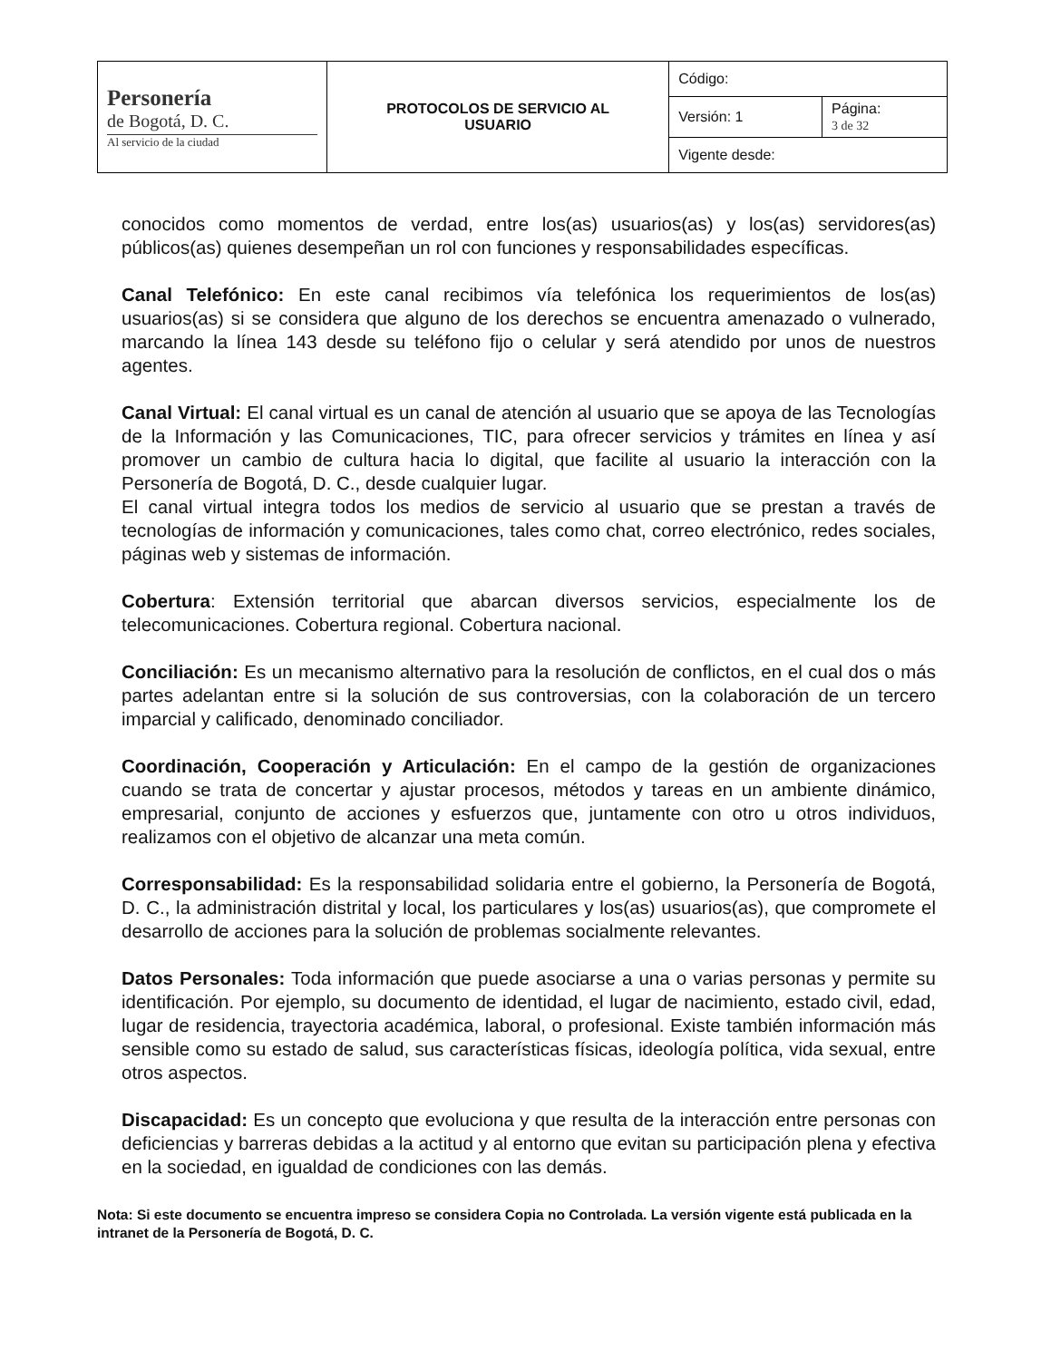| Personería de Bogotá, D. C. Al servicio de la ciudad | PROTOCOLOS DE SERVICIO AL USUARIO | Código: | |
| | | Versión: 1 | Página: 3 de 32 |
| | | Vigente desde: | |
conocidos como momentos de verdad, entre los(as) usuarios(as) y los(as) servidores(as) públicos(as) quienes desempeñan un rol con funciones y responsabilidades específicas.
Canal Telefónico: En este canal recibimos vía telefónica los requerimientos de los(as) usuarios(as) si se considera que alguno de los derechos se encuentra amenazado o vulnerado, marcando la línea 143 desde su teléfono fijo o celular y será atendido por unos de nuestros agentes.
Canal Virtual: El canal virtual es un canal de atención al usuario que se apoya de las Tecnologías de la Información y las Comunicaciones, TIC, para ofrecer servicios y trámites en línea y así promover un cambio de cultura hacia lo digital, que facilite al usuario la interacción con la Personería de Bogotá, D. C., desde cualquier lugar.
El canal virtual integra todos los medios de servicio al usuario que se prestan a través de tecnologías de información y comunicaciones, tales como chat, correo electrónico, redes sociales, páginas web y sistemas de información.
Cobertura: Extensión territorial que abarcan diversos servicios, especialmente los de telecomunicaciones. Cobertura regional. Cobertura nacional.
Conciliación: Es un mecanismo alternativo para la resolución de conflictos, en el cual dos o más partes adelantan entre si la solución de sus controversias, con la colaboración de un tercero imparcial y calificado, denominado conciliador.
Coordinación, Cooperación y Articulación: En el campo de la gestión de organizaciones cuando se trata de concertar y ajustar procesos, métodos y tareas en un ambiente dinámico, empresarial, conjunto de acciones y esfuerzos que, juntamente con otro u otros individuos, realizamos con el objetivo de alcanzar una meta común.
Corresponsabilidad: Es la responsabilidad solidaria entre el gobierno, la Personería de Bogotá, D. C., la administración distrital y local, los particulares y los(as) usuarios(as), que compromete el desarrollo de acciones para la solución de problemas socialmente relevantes.
Datos Personales: Toda información que puede asociarse a una o varias personas y permite su identificación. Por ejemplo, su documento de identidad, el lugar de nacimiento, estado civil, edad, lugar de residencia, trayectoria académica, laboral, o profesional. Existe también información más sensible como su estado de salud, sus características físicas, ideología política, vida sexual, entre otros aspectos.
Discapacidad: Es un concepto que evoluciona y que resulta de la interacción entre personas con deficiencias y barreras debidas a la actitud y al entorno que evitan su participación plena y efectiva en la sociedad, en igualdad de condiciones con las demás.
Nota: Si este documento se encuentra impreso se considera Copia no Controlada. La versión vigente está publicada en la intranet de la Personería de Bogotá, D. C.